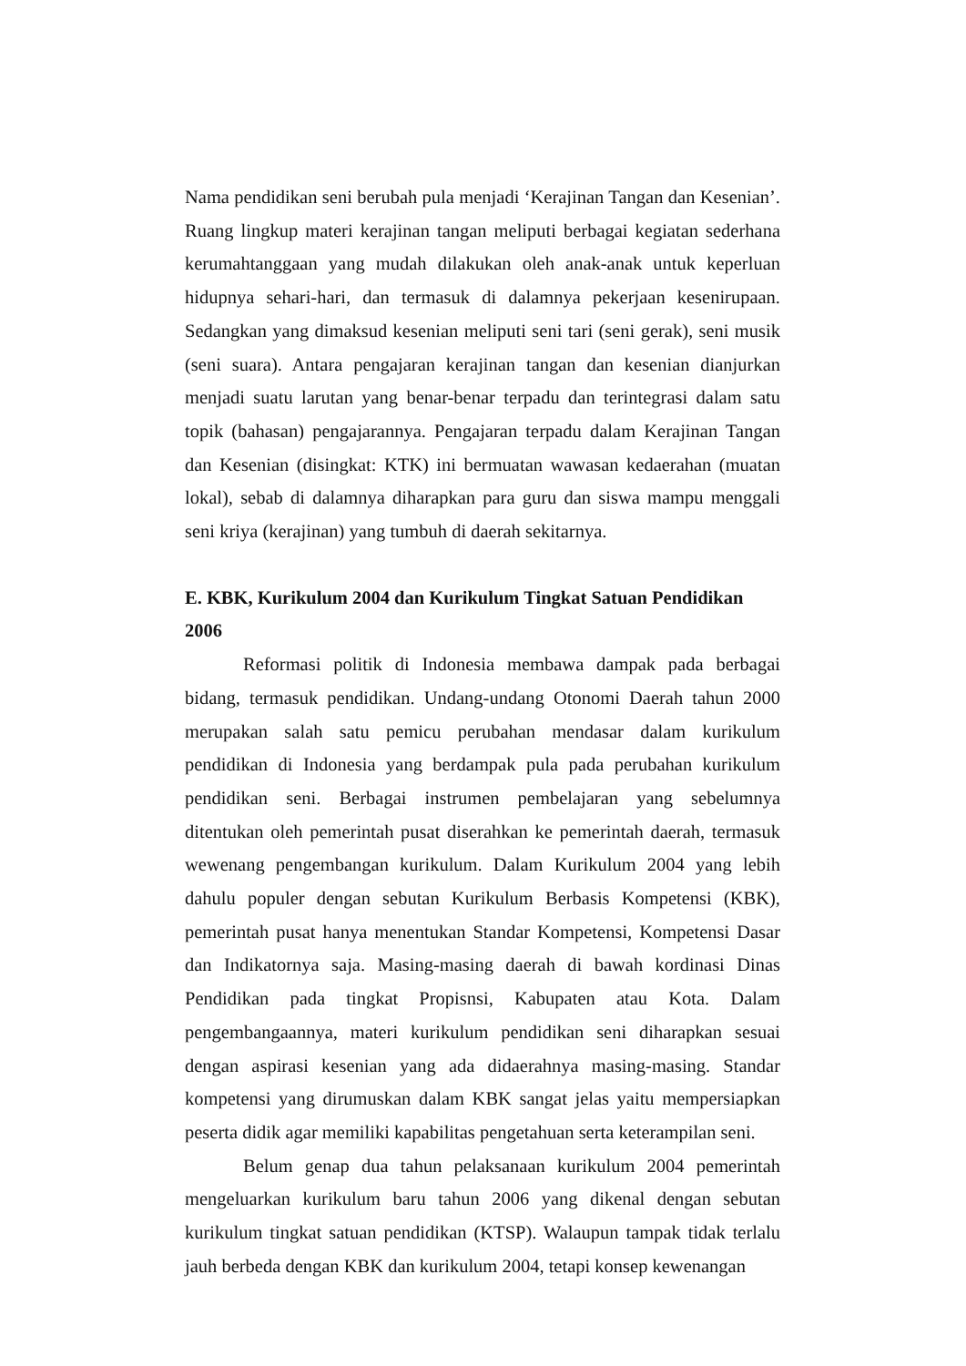Nama pendidikan seni berubah pula menjadi ‘Kerajinan Tangan dan Kesenian’. Ruang lingkup materi kerajinan tangan meliputi berbagai kegiatan sederhana kerumahtanggaan yang mudah dilakukan oleh anak-anak untuk keperluan hidupnya sehari-hari, dan termasuk di dalamnya pekerjaan kesenirupaan. Sedangkan yang dimaksud kesenian meliputi seni tari (seni gerak), seni musik (seni suara). Antara pengajaran kerajinan tangan dan kesenian dianjurkan menjadi suatu larutan yang benar-benar terpadu dan terintegrasi dalam satu topik (bahasan) pengajarannya. Pengajaran terpadu dalam Kerajinan Tangan dan Kesenian (disingkat: KTK) ini bermuatan wawasan kedaerahan (muatan lokal), sebab di dalamnya diharapkan para guru dan siswa mampu menggali seni kriya (kerajinan) yang tumbuh di daerah sekitarnya.
E. KBK, Kurikulum 2004 dan Kurikulum Tingkat Satuan Pendidikan 2006
Reformasi politik di Indonesia membawa dampak pada berbagai bidang, termasuk pendidikan. Undang-undang Otonomi Daerah tahun 2000 merupakan salah satu pemicu perubahan mendasar dalam kurikulum pendidikan di Indonesia yang berdampak pula pada perubahan kurikulum pendidikan seni. Berbagai instrumen pembelajaran yang sebelumnya ditentukan oleh pemerintah pusat diserahkan ke pemerintah daerah, termasuk wewenang pengembangan kurikulum. Dalam Kurikulum 2004 yang lebih dahulu populer dengan sebutan Kurikulum Berbasis Kompetensi (KBK), pemerintah pusat hanya menentukan Standar Kompetensi, Kompetensi Dasar dan Indikatornya saja. Masing-masing daerah di bawah kordinasi Dinas Pendidikan pada tingkat Propisnsi, Kabupaten atau Kota. Dalam pengembangaannya, materi kurikulum pendidikan seni diharapkan sesuai dengan aspirasi kesenian yang ada didaerahnya masing-masing. Standar kompetensi yang dirumuskan dalam KBK sangat jelas yaitu mempersiapkan peserta didik agar memiliki kapabilitas pengetahuan serta keterampilan seni.
Belum genap dua tahun pelaksanaan kurikulum 2004 pemerintah mengeluarkan kurikulum baru tahun 2006 yang dikenal dengan sebutan kurikulum tingkat satuan pendidikan (KTSP). Walaupun tampak tidak terlalu jauh berbeda dengan KBK dan kurikulum 2004, tetapi konsep kewenangan